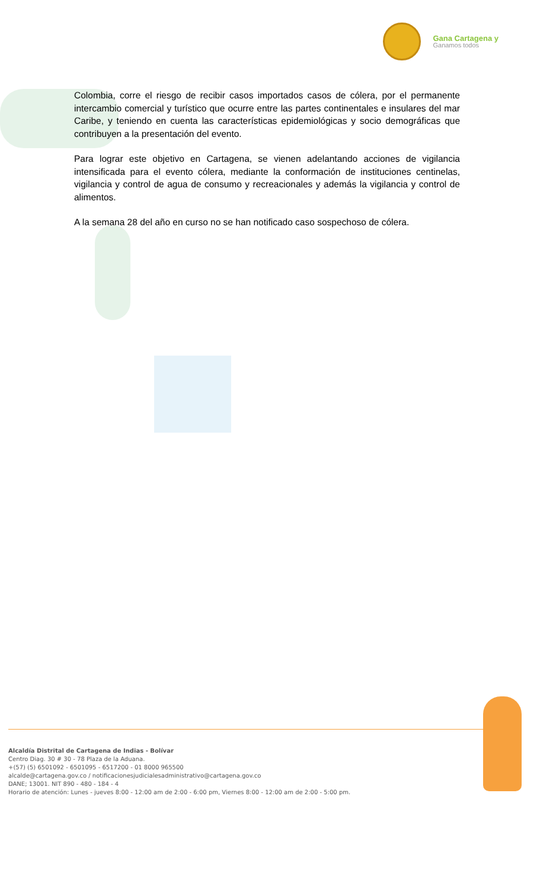Gana Cartagena y
Ganamos todos
Colombia, corre el riesgo de recibir casos importados casos de cólera, por el permanente intercambio comercial y turístico que ocurre entre las partes continentales e insulares del mar Caribe, y teniendo en cuenta las características epidemiológicas y socio demográficas que contribuyen a la presentación del evento.
Para lograr este objetivo en Cartagena, se vienen adelantando acciones de vigilancia intensificada para el evento cólera, mediante la conformación de instituciones centinelas, vigilancia y control de agua de consumo y recreacionales y además la vigilancia y control de alimentos.
A la semana 28 del año en curso no se han notificado caso sospechoso de cólera.
Alcaldía Distrital de Cartagena de Indias - Bolívar
Centro Diag. 30 # 30 - 78 Plaza de la Aduana.
+(57) (5) 6501092 - 6501095 - 6517200 - 01 8000 965500
alcalde@cartagena.gov.co / notificacionesjudicialesadministrativo@cartagena.gov.co
DANE; 13001. NIT 890 - 480 - 184 - 4
Horario de atención: Lunes - jueves 8:00 - 12:00 am de 2:00 - 6:00 pm, Viernes 8:00 - 12:00 am de 2:00 - 5:00 pm.